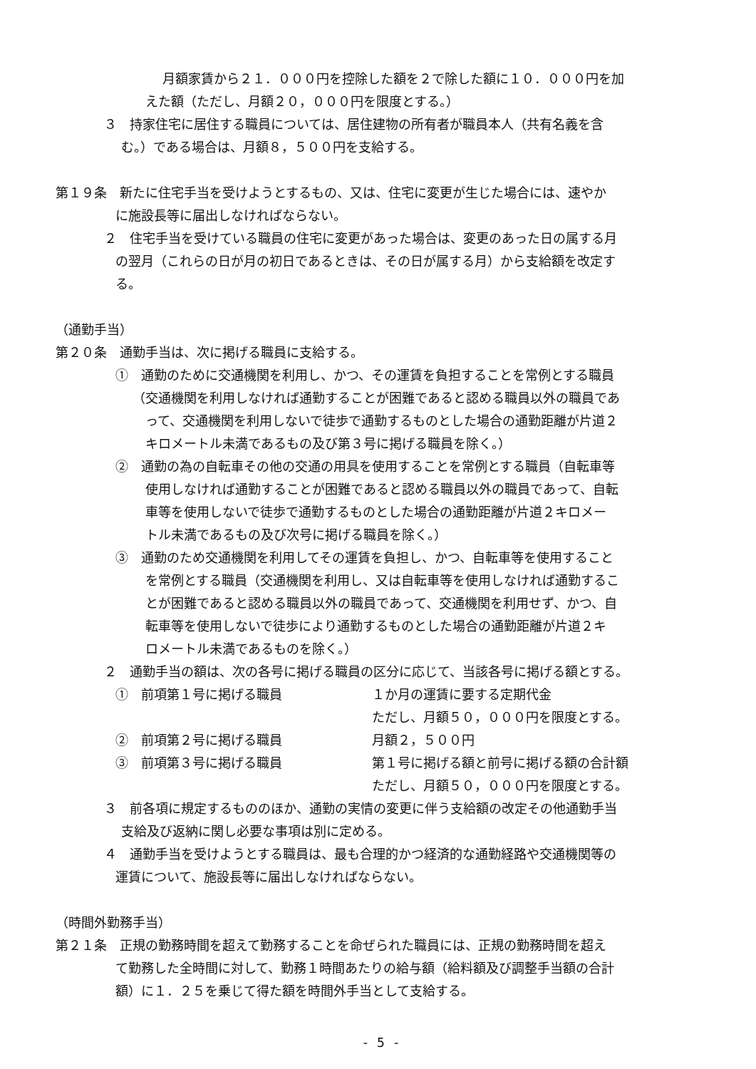月額家賃から２１．０００円を控除した額を２で除した額に１０．０００円を加
えた額（ただし、月額２０，０００円を限度とする。）
３　持家住宅に居住する職員については、居住建物の所有者が職員本人（共有名義を含
む。）である場合は、月額８，５００円を支給する。
第１９条　新たに住宅手当を受けようとするもの、又は、住宅に変更が生じた場合には、速やか
に施設長等に届出しなければならない。
２　住宅手当を受けている職員の住宅に変更があった場合は、変更のあった日の属する月
の翌月（これらの日が月の初日であるときは、その日が属する月）から支給額を改定す
る。
（通勤手当）
第２０条　通勤手当は、次に掲げる職員に支給する。
①　通勤のために交通機関を利用し、かつ、その運賃を負担することを常例とする職員
（交通機関を利用しなければ通勤することが困難であると認める職員以外の職員であ
って、交通機関を利用しないで徒歩で通勤するものとした場合の通勤距離が片道２
キロメートル未満であるもの及び第３号に掲げる職員を除く。）
②　通勤の為の自転車その他の交通の用具を使用することを常例とする職員（自転車等
使用しなければ通勤することが困難であると認める職員以外の職員であって、自転
車等を使用しないで徒歩で通勤するものとした場合の通勤距離が片道２キロメー
トル未満であるもの及び次号に掲げる職員を除く。）
③　通勤のため交通機関を利用してその運賃を負担し、かつ、自転車等を使用すること
を常例とする職員（交通機関を利用し、又は自転車等を使用しなければ通勤するこ
とが困難であると認める職員以外の職員であって、交通機関を利用せず、かつ、自
転車等を使用しないで徒歩により通勤するものとした場合の通勤距離が片道２キ
ロメートル未満であるものを除く。）
２　通勤手当の額は、次の各号に掲げる職員の区分に応じて、当該各号に掲げる額とする。
①　前項第１号に掲げる職員 １か月の運賃に要する定期代金
ただし、月額５０，０００円を限度とする。
②　前項第２号に掲げる職員 月額２，５００円
③　前項第３号に掲げる職員 第１号に掲げる額と前号に掲げる額の合計額
ただし、月額５０，０００円を限度とする。
３　前各項に規定するもののほか、通勤の実情の変更に伴う支給額の改定その他通勤手当
支給及び返納に関し必要な事項は別に定める。
４　通勤手当を受けようとする職員は、最も合理的かつ経済的な通勤経路や交通機関等の
運賃について、施設長等に届出しなければならない。
（時間外勤務手当）
第２１条　正規の勤務時間を超えて勤務することを命ぜられた職員には、正規の勤務時間を超え
て勤務した全時間に対して、勤務１時間あたりの給与額（給料額及び調整手当額の合計
額）に１．２５を乗じて得た額を時間外手当として支給する。
- 5 -